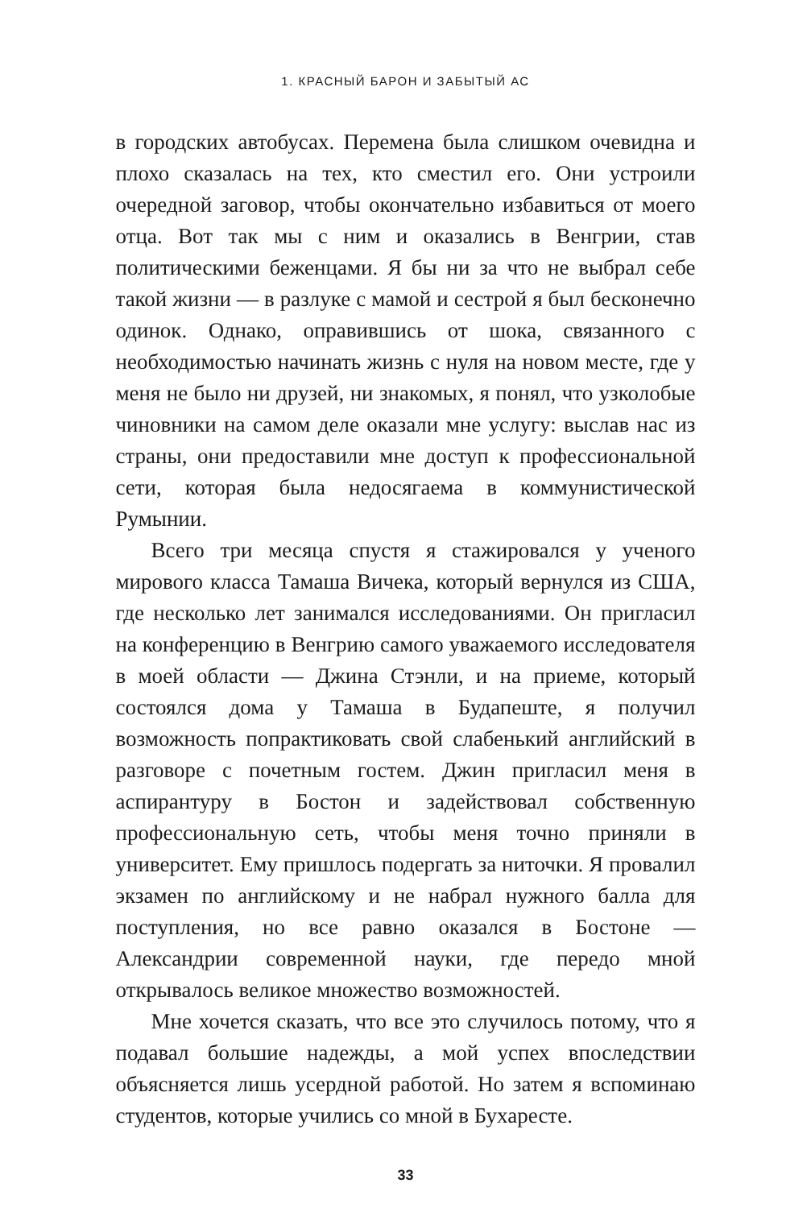1. КРАСНЫЙ БАРОН И ЗАБЫТЫЙ АС
в городских автобусах. Перемена была слишком очевидна и плохо сказалась на тех, кто сместил его. Они устроили очередной заговор, чтобы окончательно избавиться от моего отца. Вот так мы с ним и оказались в Венгрии, став политическими беженцами. Я бы ни за что не выбрал себе такой жизни — в разлуке с мамой и сестрой я был бесконечно одинок. Однако, оправившись от шока, связанного с необходимостью начинать жизнь с нуля на новом месте, где у меня не было ни друзей, ни знакомых, я понял, что узколобые чиновники на самом деле оказали мне услугу: выслав нас из страны, они предоставили мне доступ к профессиональной сети, которая была недосягаема в коммунистической Румынии.
Всего три месяца спустя я стажировался у ученого мирового класса Тамаша Вичека, который вернулся из США, где несколько лет занимался исследованиями. Он пригласил на конференцию в Венгрию самого уважаемого исследователя в моей области — Джина Стэнли, и на приеме, который состоялся дома у Тамаша в Будапеште, я получил возможность попрактиковать свой слабенький английский в разговоре с почетным гостем. Джин пригласил меня в аспирантуру в Бостон и задействовал собственную профессиональную сеть, чтобы меня точно приняли в университет. Ему пришлось подергать за ниточки. Я провалил экзамен по английскому и не набрал нужного балла для поступления, но все равно оказался в Бостоне — Александрии современной науки, где передо мной открывалось великое множество возможностей.
Мне хочется сказать, что все это случилось потому, что я подавал большие надежды, а мой успех впоследствии объясняется лишь усердной работой. Но затем я вспоминаю студентов, которые учились со мной в Бухаресте.
33